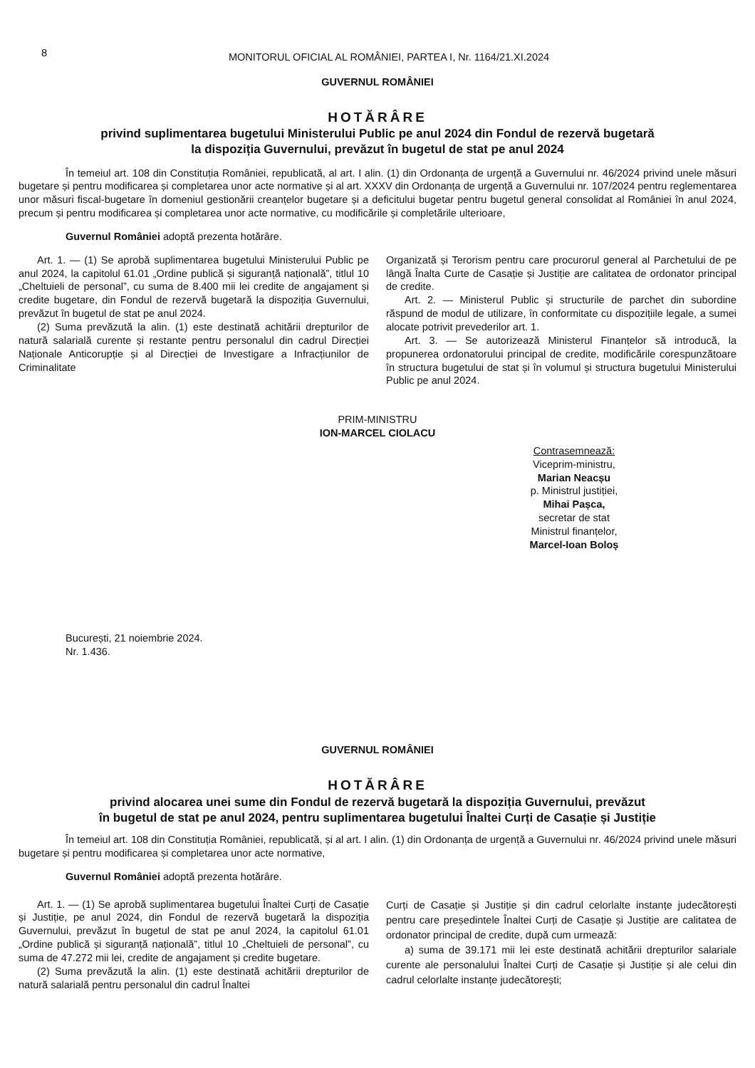8
MONITORUL OFICIAL AL ROMÂNIEI, PARTEA I, Nr. 1164/21.XI.2024
GUVERNUL ROMÂNIEI
HOTĂRÂRE
privind suplimentarea bugetului Ministerului Public pe anul 2024 din Fondul de rezervă bugetară
la dispoziția Guvernului, prevăzut în bugetul de stat pe anul 2024
În temeiul art. 108 din Constituția României, republicată, al art. I alin. (1) din Ordonanța de urgență a Guvernului nr. 46/2024 privind unele măsuri bugetare și pentru modificarea și completarea unor acte normative și al art. XXXV din Ordonanța de urgență a Guvernului nr. 107/2024 pentru reglementarea unor măsuri fiscal-bugetare în domeniul gestionării creanțelor bugetare și a deficitului bugetar pentru bugetul general consolidat al României în anul 2024, precum și pentru modificarea și completarea unor acte normative, cu modificările și completările ulterioare,
Guvernul României adoptă prezenta hotărâre.
Art. 1. — (1) Se aprobă suplimentarea bugetului Ministerului Public pe anul 2024, la capitolul 61.01 „Ordine publică și siguranță națională”, titlul 10 „Cheltuieli de personal”, cu suma de 8.400 mii lei credite de angajament și credite bugetare, din Fondul de rezervă bugetară la dispoziția Guvernului, prevăzut în bugetul de stat pe anul 2024.
(2) Suma prevăzută la alin. (1) este destinată achitării drepturilor de natură salarială curente și restante pentru personalul din cadrul Direcției Naționale Anticorupție și al Direcției de Investigare a Infracțiunilor de Criminalitate
Organizată și Terorism pentru care procurorul general al Parchetului de pe lângă Înalta Curte de Casație și Justiție are calitatea de ordonator principal de credite.
Art. 2. — Ministerul Public și structurile de parchet din subordine răspund de modul de utilizare, în conformitate cu dispozițiile legale, a sumei alocate potrivit prevederilor art. 1.
Art. 3. — Se autorizează Ministerul Finanțelor să introducă, la propunerea ordonatorului principal de credite, modificările corespunzătoare în structura bugetului de stat și în volumul și structura bugetului Ministerului Public pe anul 2024.
PRIM-MINISTRU
ION-MARCEL CIOLACU
Contrasemnează:
Viceprim-ministru,
Marian Neacșu
p. Ministrul justiției,
Mihai Pașca,
secretar de stat
Ministrul finanțelor,
Marcel-Ioan Boloș
București, 21 noiembrie 2024.
Nr. 1.436.
GUVERNUL ROMÂNIEI
HOTĂRÂRE
privind alocarea unei sume din Fondul de rezervă bugetară la dispoziția Guvernului, prevăzut
în bugetul de stat pe anul 2024, pentru suplimentarea bugetului Înaltei Curți de Casație și Justiție
În temeiul art. 108 din Constituția României, republicată, și al art. I alin. (1) din Ordonanța de urgență a Guvernului nr. 46/2024 privind unele măsuri bugetare și pentru modificarea și completarea unor acte normative,
Guvernul României adoptă prezenta hotărâre.
Art. 1. — (1) Se aprobă suplimentarea bugetului Înaltei Curți de Casație și Justiție, pe anul 2024, din Fondul de rezervă bugetară la dispoziția Guvernului, prevăzut în bugetul de stat pe anul 2024, la capitolul 61.01 „Ordine publică și siguranță națională”, titlul 10 „Cheltuieli de personal”, cu suma de 47.272 mii lei, credite de angajament și credite bugetare.
(2) Suma prevăzută la alin. (1) este destinată achitării drepturilor de natură salarială pentru personalul din cadrul Înaltei
Curți de Casație și Justiție și din cadrul celorlalte instanțe judecătorești pentru care președintele Înaltei Curți de Casație și Justiție are calitatea de ordonator principal de credite, după cum urmează:
a) suma de 39.171 mii lei este destinată achitării drepturilor salariale curente ale personalului Înaltei Curți de Casație și Justiție și ale celui din cadrul celorlalte instanțe judecătorești;